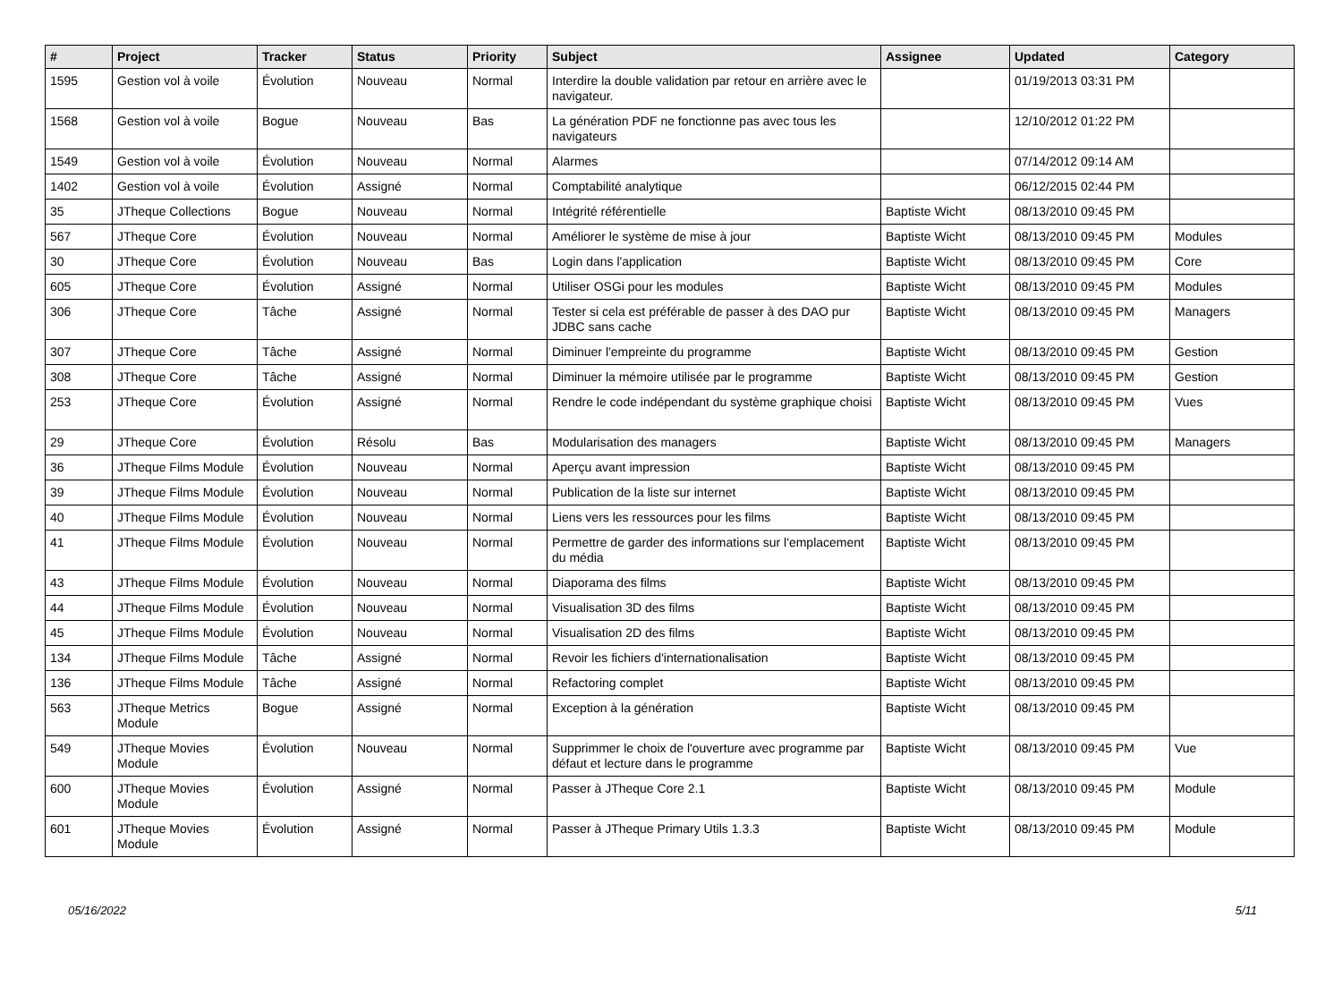| # | Project | Tracker | Status | Priority | Subject | Assignee | Updated | Category |
| --- | --- | --- | --- | --- | --- | --- | --- | --- |
| 1595 | Gestion vol à voile | Évolution | Nouveau | Normal | Interdire la double validation par retour en arrière avec le navigateur. | | 01/19/2013 03:31 PM | |
| 1568 | Gestion vol à voile | Bogue | Nouveau | Bas | La génération PDF ne fonctionne pas avec tous les navigateurs | | 12/10/2012 01:22 PM | |
| 1549 | Gestion vol à voile | Évolution | Nouveau | Normal | Alarmes | | 07/14/2012 09:14 AM | |
| 1402 | Gestion vol à voile | Évolution | Assigné | Normal | Comptabilité analytique | | 06/12/2015 02:44 PM | |
| 35 | JTheque Collections | Bogue | Nouveau | Normal | Intégrité référentielle | Baptiste Wicht | 08/13/2010 09:45 PM | |
| 567 | JTheque Core | Évolution | Nouveau | Normal | Améliorer le système de mise à jour | Baptiste Wicht | 08/13/2010 09:45 PM | Modules |
| 30 | JTheque Core | Évolution | Nouveau | Bas | Login dans l'application | Baptiste Wicht | 08/13/2010 09:45 PM | Core |
| 605 | JTheque Core | Évolution | Assigné | Normal | Utiliser OSGi pour les modules | Baptiste Wicht | 08/13/2010 09:45 PM | Modules |
| 306 | JTheque Core | Tâche | Assigné | Normal | Tester si cela est préférable de passer à des DAO pur JDBC sans cache | Baptiste Wicht | 08/13/2010 09:45 PM | Managers |
| 307 | JTheque Core | Tâche | Assigné | Normal | Diminuer l'empreinte du programme | Baptiste Wicht | 08/13/2010 09:45 PM | Gestion |
| 308 | JTheque Core | Tâche | Assigné | Normal | Diminuer la mémoire utilisée par le programme | Baptiste Wicht | 08/13/2010 09:45 PM | Gestion |
| 253 | JTheque Core | Évolution | Assigné | Normal | Rendre le code indépendant du système graphique choisi | Baptiste Wicht | 08/13/2010 09:45 PM | Vues |
| 29 | JTheque Core | Évolution | Résolu | Bas | Modularisation des managers | Baptiste Wicht | 08/13/2010 09:45 PM | Managers |
| 36 | JTheque Films Module | Évolution | Nouveau | Normal | Aperçu avant impression | Baptiste Wicht | 08/13/2010 09:45 PM | |
| 39 | JTheque Films Module | Évolution | Nouveau | Normal | Publication de la liste sur internet | Baptiste Wicht | 08/13/2010 09:45 PM | |
| 40 | JTheque Films Module | Évolution | Nouveau | Normal | Liens vers les ressources pour les films | Baptiste Wicht | 08/13/2010 09:45 PM | |
| 41 | JTheque Films Module | Évolution | Nouveau | Normal | Permettre de garder des informations sur l'emplacement du média | Baptiste Wicht | 08/13/2010 09:45 PM | |
| 43 | JTheque Films Module | Évolution | Nouveau | Normal | Diaporama des films | Baptiste Wicht | 08/13/2010 09:45 PM | |
| 44 | JTheque Films Module | Évolution | Nouveau | Normal | Visualisation 3D des films | Baptiste Wicht | 08/13/2010 09:45 PM | |
| 45 | JTheque Films Module | Évolution | Nouveau | Normal | Visualisation 2D des films | Baptiste Wicht | 08/13/2010 09:45 PM | |
| 134 | JTheque Films Module | Tâche | Assigné | Normal | Revoir les fichiers d'internationalisation | Baptiste Wicht | 08/13/2010 09:45 PM | |
| 136 | JTheque Films Module | Tâche | Assigné | Normal | Refactoring complet | Baptiste Wicht | 08/13/2010 09:45 PM | |
| 563 | JTheque Metrics Module | Bogue | Assigné | Normal | Exception à la génération | Baptiste Wicht | 08/13/2010 09:45 PM | |
| 549 | JTheque Movies Module | Évolution | Nouveau | Normal | Supprimmer le choix de l'ouverture avec programme par défaut et lecture dans le programme | Baptiste Wicht | 08/13/2010 09:45 PM | Vue |
| 600 | JTheque Movies Module | Évolution | Assigné | Normal | Passer à JTheque Core 2.1 | Baptiste Wicht | 08/13/2010 09:45 PM | Module |
| 601 | JTheque Movies Module | Évolution | Assigné | Normal | Passer à JTheque Primary Utils 1.3.3 | Baptiste Wicht | 08/13/2010 09:45 PM | Module |
05/16/2022 5/11